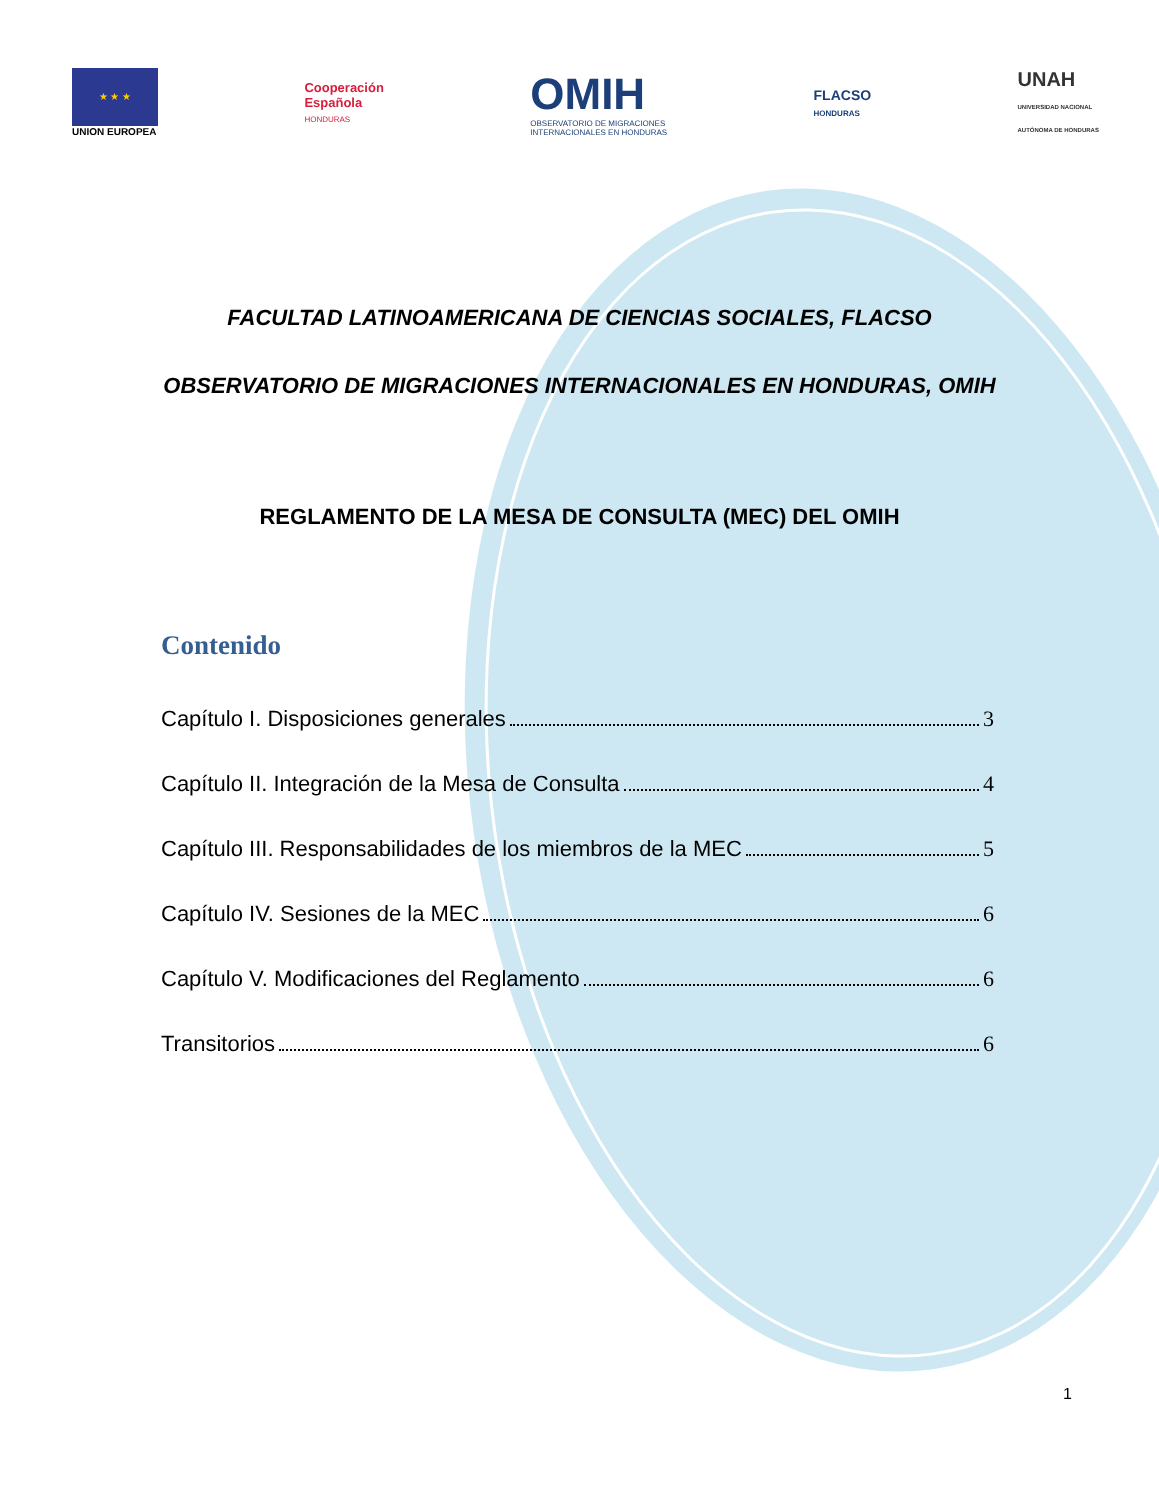★ ★ ★
UNION EUROPEA
Cooperación
Española
HONDURAS
OMIH
OBSERVATORIO DE MIGRACIONES
INTERNACIONALES EN HONDURAS
FLACSO
HONDURAS
UNAH
UNIVERSIDAD NACIONAL
AUTÓNOMA DE HONDURAS
FACULTAD LATINOAMERICANA DE CIENCIAS SOCIALES, FLACSO
OBSERVATORIO DE MIGRACIONES INTERNACIONALES EN HONDURAS, OMIH
REGLAMENTO DE LA MESA DE CONSULTA (MEC) DEL OMIH
Contenido
Capítulo I. Disposiciones generales 3
Capítulo II. Integración de la Mesa de Consulta 4
Capítulo III. Responsabilidades de los miembros de la MEC 5
Capítulo IV. Sesiones de la MEC 6
Capítulo V. Modificaciones del Reglamento 6
Transitorios 6
1